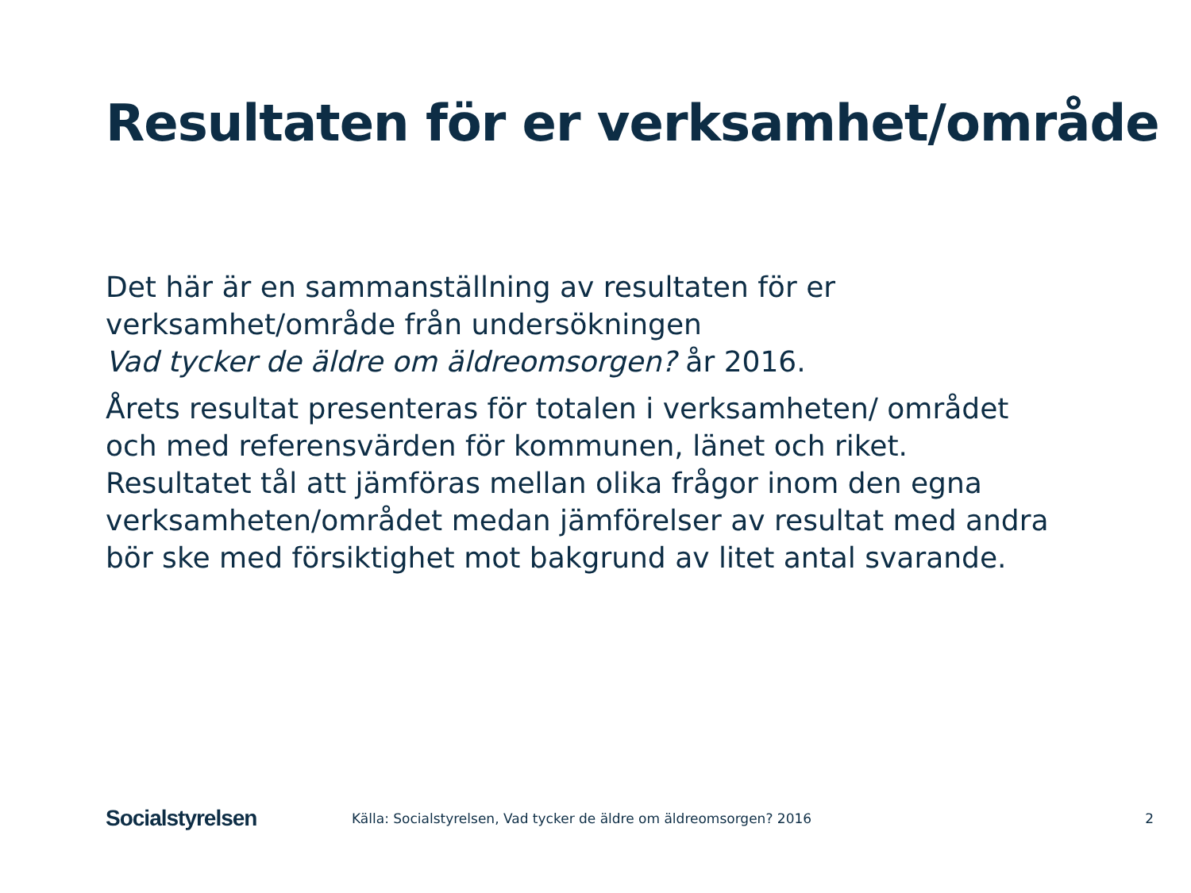Resultaten för er verksamhet/område
Det här är en sammanställning av resultaten för er verksamhet/område från undersökningen
Vad tycker de äldre om äldreomsorgen? år 2016.
Årets resultat presenteras för totalen i verksamheten/ området och med referensvärden för kommunen, länet och riket. Resultatet tål att jämföras mellan olika frågor inom den egna verksamheten/området medan jämförelser av resultat med andra bör ske med försiktighet mot bakgrund av litet antal svarande.
Socialstyrelsen
Källa: Socialstyrelsen, Vad tycker de äldre om äldreomsorgen? 2016
2